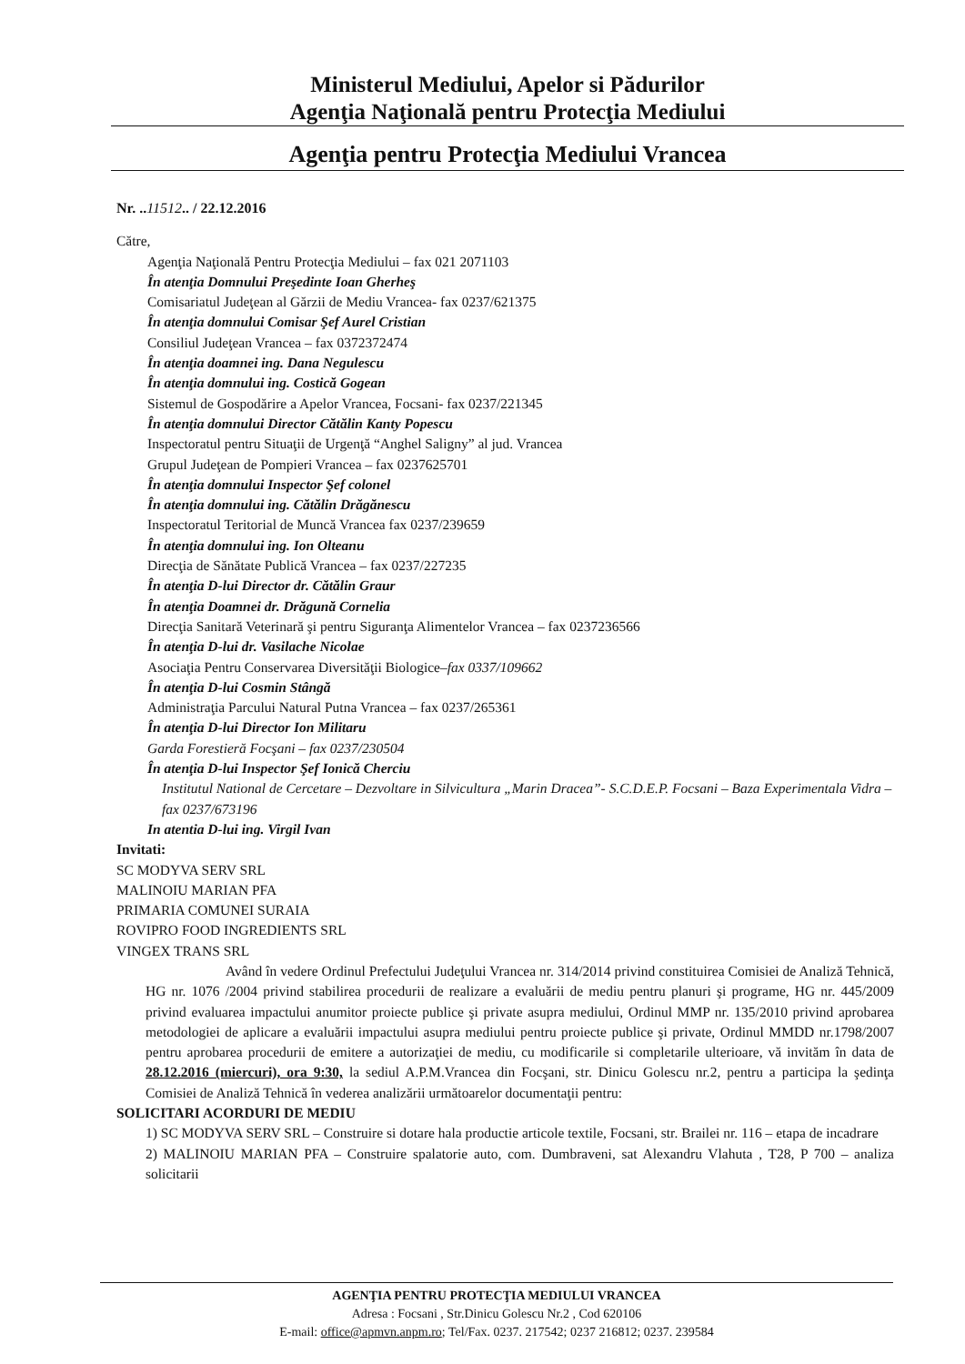Ministerul Mediului, Apelor si Pădurilor
Agenţia Naţională pentru Protecţia Mediului
Agenţia pentru Protecţia Mediului Vrancea
Nr. ..11512.. / 22.12.2016
Către,
Agenţia Naţională Pentru Protecţia Mediului – fax 021 2071103
În atenţia Domnului Preşedinte Ioan Gherheş
Comisariatul Judeţean al Gărzii de Mediu Vrancea- fax 0237/621375
În atenţia domnului Comisar Şef Aurel Cristian
Consiliul Judeţean Vrancea – fax 0372372474
În atenţia doamnei ing. Dana Negulescu
În atenţia domnului ing. Costică Gogean
Sistemul de Gospodărire a Apelor Vrancea, Focsani- fax 0237/221345
În atenţia domnului Director Cătălin Kanty Popescu
Inspectoratul pentru Situaţii de Urgenţă “Anghel Saligny” al jud. Vrancea
Grupul Judeţean de Pompieri Vrancea – fax 0237625701
În atenţia domnului Inspector Şef colonel
În atenţia domnului ing. Cătălin Drăgănescu
Inspectoratul Teritorial de Muncă Vrancea fax 0237/239659
În atenţia domnului ing. Ion Olteanu
Direcţia de Sănătate Publică Vrancea – fax 0237/227235
În atenţia D-lui Director dr. Cătălin Graur
În atenţia Doamnei dr. Drăgună Cornelia
Direcţia Sanitară Veterinară şi pentru Siguranţa Alimentelor Vrancea – fax 0237236566
În atenţia D-lui dr. Vasilache Nicolae
Asociaţia Pentru Conservarea Diversităţii Biologice–fax 0337/109662
În atenţia D-lui Cosmin Stângă
Administraţia Parcului Natural Putna Vrancea – fax 0237/265361
În atenţia D-lui Director Ion Militaru
Garda Forestieră Focşani – fax 0237/230504
În atenţia D-lui Inspector Şef Ionică Cherciu
Institutul National de Cercetare – Dezvoltare in Silvicultura „Marin Dracea”- S.C.D.E.P. Focsani – Baza Experimentala Vidra – fax 0237/673196
In atentia D-lui ing. Virgil Ivan
Invitati:
SC MODYVA SERV SRL
MALINOIU MARIAN PFA
PRIMARIA COMUNEI SURAIA
ROVIPRO FOOD INGREDIENTS SRL
VINGEX TRANS SRL
Având în vedere Ordinul Prefectului Judeţului Vrancea nr. 314/2014 privind constituirea Comisiei de Analiză Tehnică, HG nr. 1076 /2004 privind stabilirea procedurii de realizare a evaluării de mediu pentru planuri şi programe, HG nr. 445/2009 privind evaluarea impactului anumitor proiecte publice şi private asupra mediului, Ordinul MMP nr. 135/2010 privind aprobarea metodologiei de aplicare a evaluării impactului asupra mediului pentru proiecte publice şi private, Ordinul MMDD nr.1798/2007 pentru aprobarea procedurii de emitere a autorizaţiei de mediu, cu modificarile si completarile ulterioare, vă invităm în data de 28.12.2016 (miercuri), ora 9:30, la sediul A.P.M.Vrancea din Focşani, str. Dinicu Golescu nr.2, pentru a participa la şedinţa Comisiei de Analiză Tehnică în vederea analizării următoarelor documentaţii pentru:
SOLICITARI ACORDURI DE MEDIU
1) SC MODYVA SERV SRL – Construire si dotare hala productie articole textile, Focsani, str. Brailei nr. 116 – etapa de incadrare
2) MALINOIU MARIAN PFA – Construire spalatorie auto, com. Dumbraveni, sat Alexandru Vlahuta , T28, P 700 – analiza solicitarii
AGENŢIA PENTRU PROTECŢIA MEDIULUI VRANCEA
Adresa : Focsani , Str.Dinicu Golescu Nr.2 , Cod 620106
E-mail: office@apmvn.anpm.ro; Tel/Fax. 0237. 217542; 0237 216812; 0237. 239584